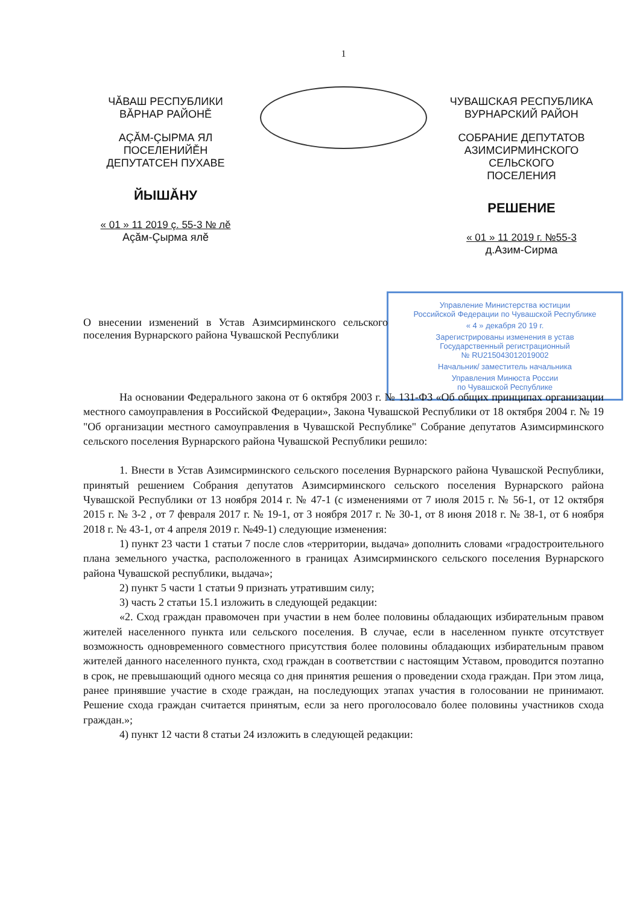1
ЧĂВАШ РЕСПУБЛИКИ
ВĂРНАР РАЙОНĚ
АÇĂМ-ÇЫРМА ЯЛ ПОСЕЛЕНИЙĚН
ДЕПУТАТСЕН ПУХАВЕ
ЙЫШĂНУ
« 01 » 11 2019 ç. 55-3 № лĕ
Аçăм-Çырма ялĕ
ЧУВАШСКАЯ РЕСПУБЛИКА
ВУРНАРСКИЙ РАЙОН
СОБРАНИЕ ДЕПУТАТОВ
АЗИМСИРМИНСКОГО СЕЛЬСКОГО
ПОСЕЛЕНИЯ
РЕШЕНИЕ
« 01 » 11 2019 г. №55-3
д.Азим-Сирма
Управление Министерства юстиции
Российской Федерации по Чувашской Республике
« 4 » декабря 20 19 г.
Зарегистрированы изменения в устав
Государственный регистрационный
№ RU215043012019002
Начальник/ заместитель начальника
Управления Минюста России
по Чувашской Республике
О внесении изменений в Устав Азимсирминского сельского поселения Вурнарского района Чувашской Республики
На основании Федерального закона от 6 октября 2003 г. № 131-ФЗ «Об общих принципах организации местного самоуправления в Российской Федерации», Закона Чувашской Республики от 18 октября 2004 г. № 19 "Об организации местного самоуправления в Чувашской Республике" Собрание депутатов Азимсирминского сельского поселения Вурнарского района Чувашской Республики решило:
1. Внести в Устав Азимсирминского сельского поселения Вурнарского района Чувашской Республики, принятый решением Собрания депутатов Азимсирминского сельского поселения Вурнарского района Чувашской Республики от 13 ноября 2014 г. № 47-1 (с изменениями от 7 июля 2015 г. № 56-1, от 12 октября 2015 г. № 3-2 , от 7 февраля 2017 г. № 19-1, от 3 ноября 2017 г. № 30-1, от 8 июня 2018 г. № 38-1, от 6 ноября 2018 г. № 43-1, от 4 апреля 2019 г. №49-1) следующие изменения:
1) пункт 23 части 1 статьи 7 после слов «территории, выдача» дополнить словами «градостроительного плана земельного участка, расположенного в границах Азимсирминского сельского поселения Вурнарского района Чувашской республики, выдача»;
2) пункт 5 части 1 статьи 9 признать утратившим силу;
3) часть 2 статьи 15.1 изложить в следующей редакции:
«2. Сход граждан правомочен при участии в нем более половины обладающих избирательным правом жителей населенного пункта или сельского поселения. В случае, если в населенном пункте отсутствует возможность одновременного совместного присутствия более половины обладающих избирательным правом жителей данного населенного пункта, сход граждан в соответствии с настоящим Уставом, проводится поэтапно в срок, не превышающий одного месяца со дня принятия решения о проведении схода граждан. При этом лица, ранее принявшие участие в сходе граждан, на последующих этапах участия в голосовании не принимают. Решение схода граждан считается принятым, если за него проголосовало более половины участников схода граждан.»;
4) пункт 12 части 8 статьи 24 изложить в следующей редакции: